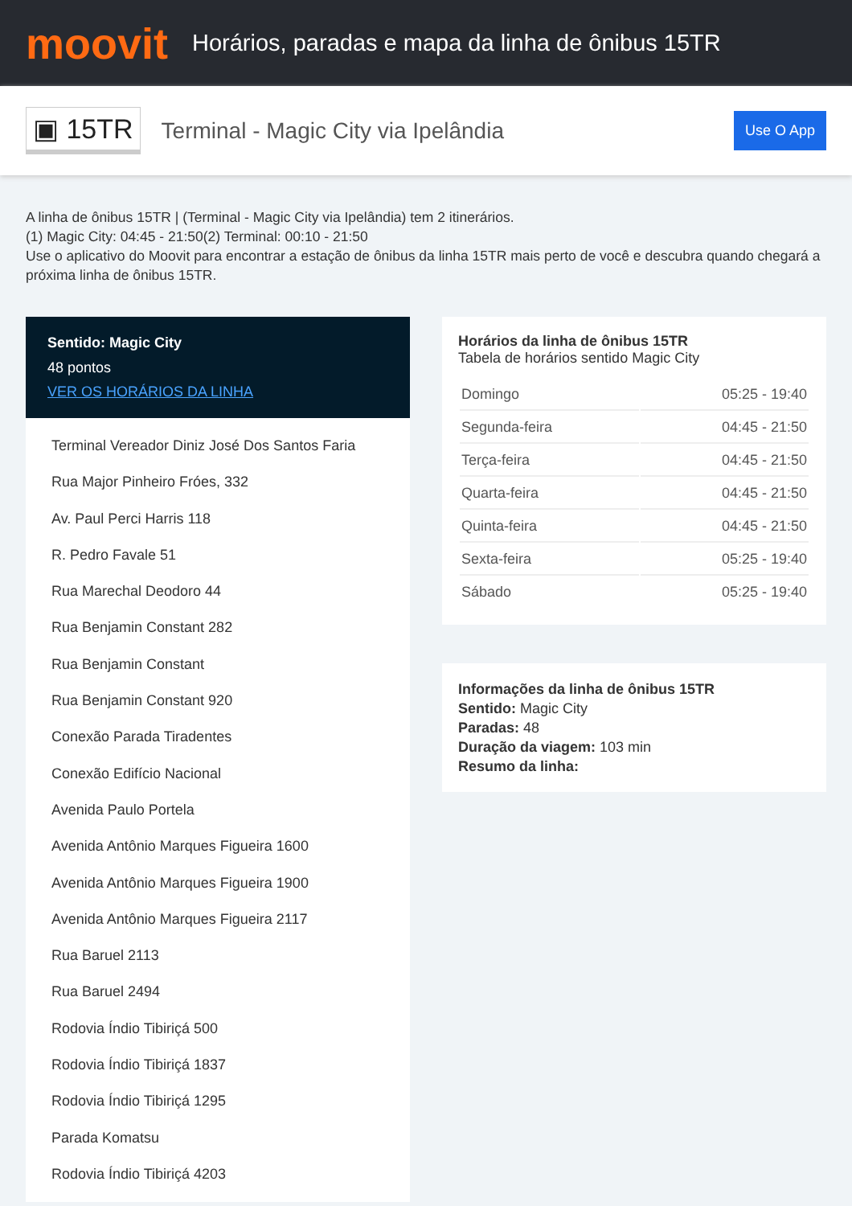moovit
Horários, paradas e mapa da linha de ônibus 15TR
▣ 15TR
Terminal - Magic City via Ipelândia
Use O App
A linha de ônibus 15TR | (Terminal - Magic City via Ipelândia) tem 2 itinerários.
(1) Magic City: 04:45 - 21:50(2) Terminal: 00:10 - 21:50
Use o aplicativo do Moovit para encontrar a estação de ônibus da linha 15TR mais perto de você e descubra quando chegará a próxima linha de ônibus 15TR.
Sentido: Magic City
48 pontos
VER OS HORÁRIOS DA LINHA
Terminal Vereador Diniz José Dos Santos Faria
Rua Major Pinheiro Fróes, 332
Av. Paul Perci Harris 118
R. Pedro Favale 51
Rua Marechal Deodoro 44
Rua Benjamin Constant 282
Rua Benjamin Constant
Rua Benjamin Constant 920
Conexão Parada Tiradentes
Conexão Edifício Nacional
Avenida Paulo Portela
Avenida Antônio Marques Figueira 1600
Avenida Antônio Marques Figueira 1900
Avenida Antônio Marques Figueira 2117
Rua Baruel 2113
Rua Baruel 2494
Rodovia Índio Tibiriçá 500
Rodovia Índio Tibiriçá 1837
Rodovia Índio Tibiriçá 1295
Parada Komatsu
Rodovia Índio Tibiriçá 4203
Horários da linha de ônibus 15TR
Tabela de horários sentido Magic City
| Domingo | 05:25 - 19:40 |
| Segunda-feira | 04:45 - 21:50 |
| Terça-feira | 04:45 - 21:50 |
| Quarta-feira | 04:45 - 21:50 |
| Quinta-feira | 04:45 - 21:50 |
| Sexta-feira | 05:25 - 19:40 |
| Sábado | 05:25 - 19:40 |
Informações da linha de ônibus 15TR
Sentido: Magic City
Paradas: 48
Duração da viagem: 103 min
Resumo da linha: